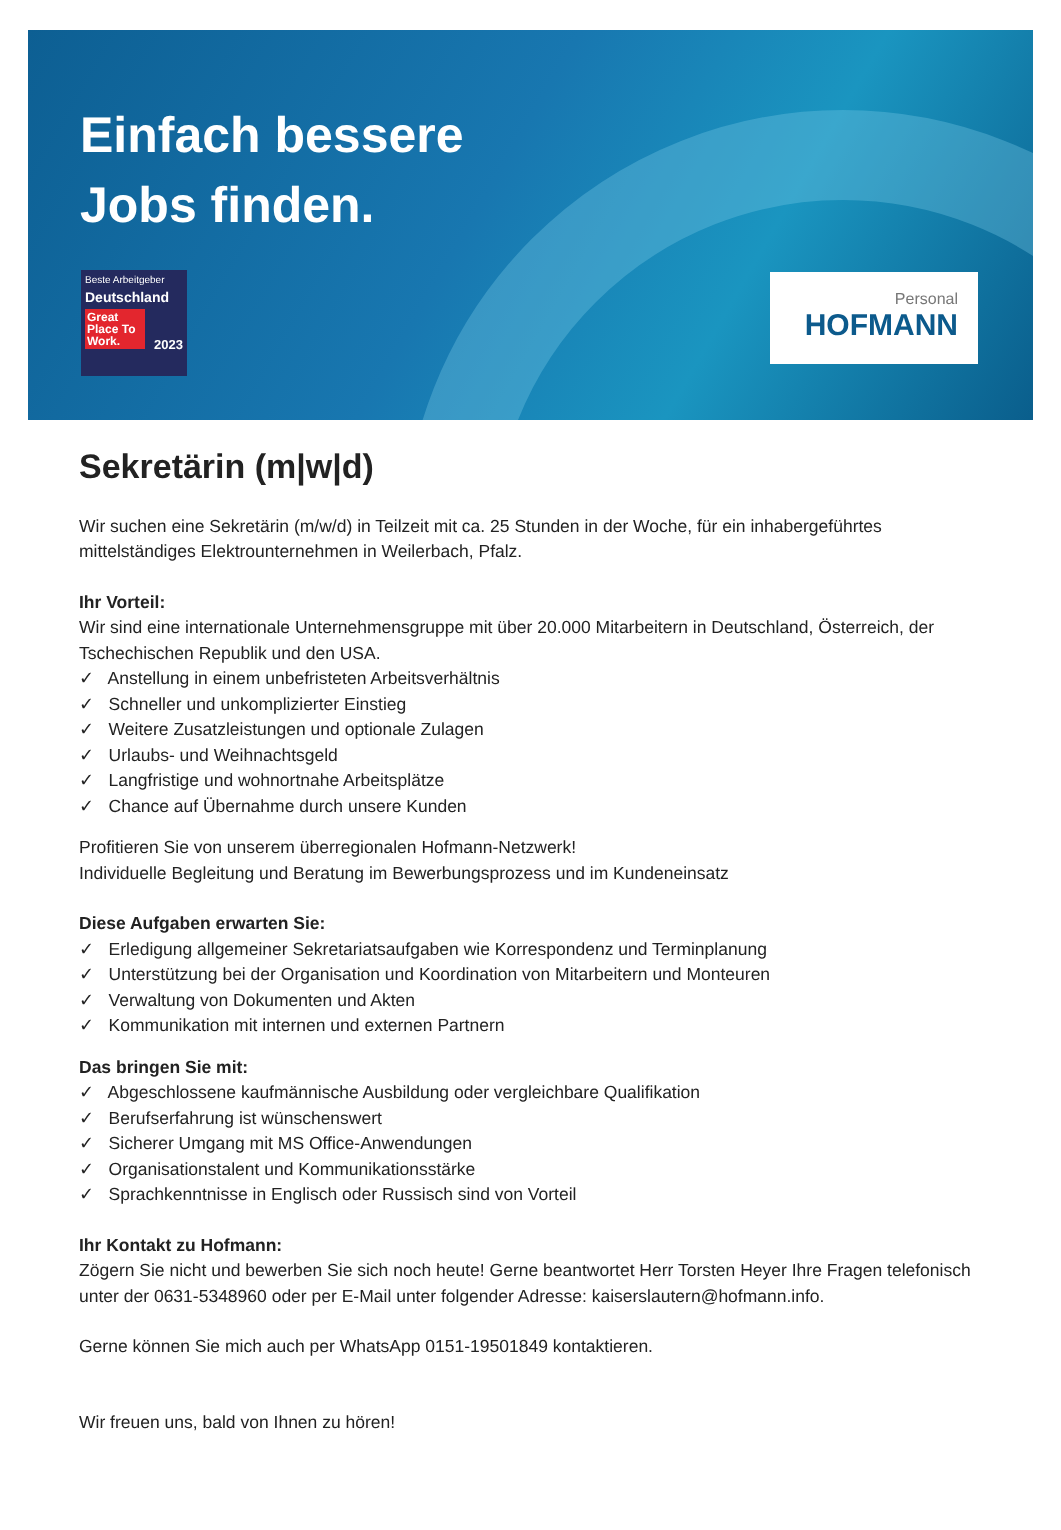Einfach bessere
Jobs finden.
Beste Arbeitgeber
Deutschland
Great Place To Work.
2023
Personal
HOFMANN
Sekretärin (m|w|d)
Wir suchen eine Sekretärin (m/w/d) in Teilzeit mit ca. 25 Stunden in der Woche, für ein inhabergeführtes mittelständiges Elektrounternehmen in Weilerbach, Pfalz.
Ihr Vorteil:
Wir sind eine internationale Unternehmensgruppe mit über 20.000 Mitarbeitern in Deutschland, Österreich, der Tschechischen Republik und den USA.
✓ Anstellung in einem unbefristeten Arbeitsverhältnis
✓ Schneller und unkomplizierter Einstieg
✓ Weitere Zusatzleistungen und optionale Zulagen
✓ Urlaubs- und Weihnachtsgeld
✓ Langfristige und wohnortnahe Arbeitsplätze
✓ Chance auf Übernahme durch unsere Kunden
Profitieren Sie von unserem überregionalen Hofmann-Netzwerk!
Individuelle Begleitung und Beratung im Bewerbungsprozess und im Kundeneinsatz
Diese Aufgaben erwarten Sie:
✓ Erledigung allgemeiner Sekretariatsaufgaben wie Korrespondenz und Terminplanung
✓ Unterstützung bei der Organisation und Koordination von Mitarbeitern und Monteuren
✓ Verwaltung von Dokumenten und Akten
✓ Kommunikation mit internen und externen Partnern
Das bringen Sie mit:
✓ Abgeschlossene kaufmännische Ausbildung oder vergleichbare Qualifikation
✓ Berufserfahrung ist wünschenswert
✓ Sicherer Umgang mit MS Office-Anwendungen
✓ Organisationstalent und Kommunikationsstärke
✓ Sprachkenntnisse in Englisch oder Russisch sind von Vorteil
Ihr Kontakt zu Hofmann:
Zögern Sie nicht und bewerben Sie sich noch heute! Gerne beantwortet Herr Torsten Heyer Ihre Fragen telefonisch unter der 0631-5348960 oder per E-Mail unter folgender Adresse: kaiserslautern@hofmann.info.
Gerne können Sie mich auch per WhatsApp 0151-19501849 kontaktieren.
Wir freuen uns, bald von Ihnen zu hören!